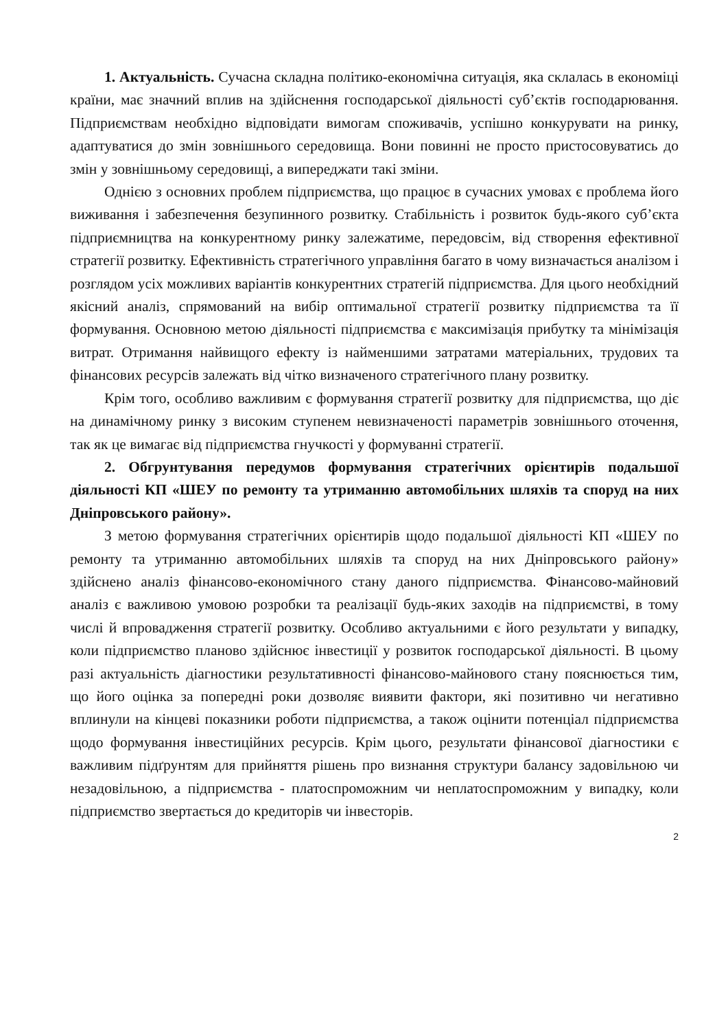1. Актуальність. Сучасна складна політико-економічна ситуація, яка склалась в економіці країни, має значний вплив на здійснення господарської діяльності суб’єктів господарювання. Підприємствам необхідно відповідати вимогам споживачів, успішно конкурувати на ринку, адаптуватися до змін зовнішнього середовища. Вони повинні не просто пристосовуватись до змін у зовнішньому середовищі, а випереджати такі зміни.
Однією з основних проблем підприємства, що працює в сучасних умовах є проблема його виживання і забезпечення безупинного розвитку. Стабільність і розвиток будь-якого суб’єкта підприємництва на конкурентному ринку залежатиме, передовсім, від створення ефективної стратегії розвитку. Ефективність стратегічного управління багато в чому визначається аналізом і розглядом усіх можливих варіантів конкурентних стратегій підприємства. Для цього необхідний якісний аналіз, спрямований на вибір оптимальної стратегії розвитку підприємства та її формування. Основною метою діяльності підприємства є максимізація прибутку та мінімізація витрат. Отримання найвищого ефекту із найменшими затратами матеріальних, трудових та фінансових ресурсів залежать від чітко визначеного стратегічного плану розвитку.
Крім того, особливо важливим є формування стратегії розвитку для підприємства, що діє на динамічному ринку з високим ступенем невизначеності параметрів зовнішнього оточення, так як це вимагає від підприємства гнучкості у формуванні стратегії.
2. Обгрунтування передумов формування стратегічних орієнтирів подальшої діяльності КП «ШЕУ по ремонту та утриманню автомобільних шляхів та споруд на них Дніпровського району».
З метою формування стратегічних орієнтирів щодо подальшої діяльності КП «ШЕУ по ремонту та утриманню автомобільних шляхів та споруд на них Дніпровського району» здійснено аналіз фінансово-економічного стану даного підприємства. Фінансово-майновий аналіз є важливою умовою розробки та реалізації будь-яких заходів на підприємстві, в тому числі й впровадження стратегії розвитку. Особливо актуальними є його результати у випадку, коли підприємство планово здійснює інвестиції у розвиток господарської діяльності. В цьому разі актуальність діагностики результативності фінансово-майнового стану пояснюється тим, що його оцінка за попередні роки дозволяє виявити фактори, які позитивно чи негативно вплинули на кінцеві показники роботи підприємства, а також оцінити потенціал підприємства щодо формування інвестиційних ресурсів. Крім цього, результати фінансової діагностики є важливим підґрунтям для прийняття рішень про визнання структури балансу задовільною чи незадовільною, а підприємства - платоспроможним чи неплатоспроможним у випадку, коли підприємство звертається до кредиторів чи інвесторів.
2